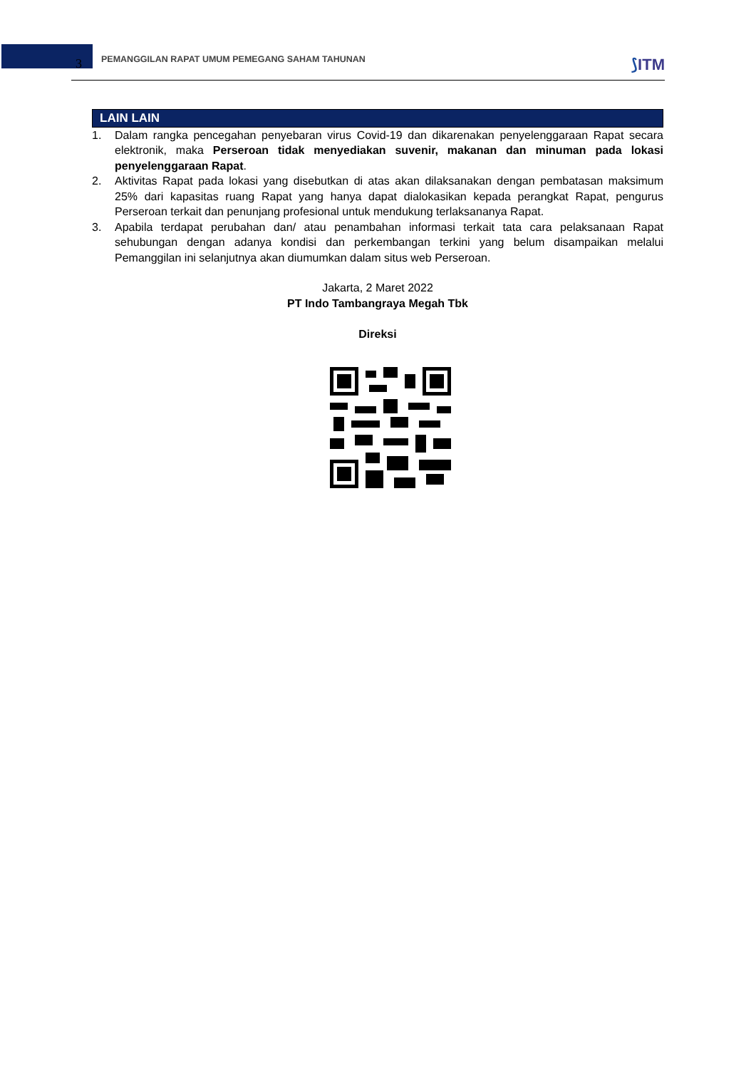3
PEMANGGILAN RAPAT UMUM PEMEGANG SAHAM TAHUNAN
⟆ITM
LAIN LAIN
1. Dalam rangka pencegahan penyebaran virus Covid-19 dan dikarenakan penyelenggaraan Rapat secara elektronik, maka Perseroan tidak menyediakan suvenir, makanan dan minuman pada lokasi penyelenggaraan Rapat.
2. Aktivitas Rapat pada lokasi yang disebutkan di atas akan dilaksanakan dengan pembatasan maksimum 25% dari kapasitas ruang Rapat yang hanya dapat dialokasikan kepada perangkat Rapat, pengurus Perseroan terkait dan penunjang profesional untuk mendukung terlaksananya Rapat.
3. Apabila terdapat perubahan dan/ atau penambahan informasi terkait tata cara pelaksanaan Rapat sehubungan dengan adanya kondisi dan perkembangan terkini yang belum disampaikan melalui Pemanggilan ini selanjutnya akan diumumkan dalam situs web Perseroan.
Jakarta, 2 Maret 2022
PT Indo Tambangraya Megah Tbk
Direksi